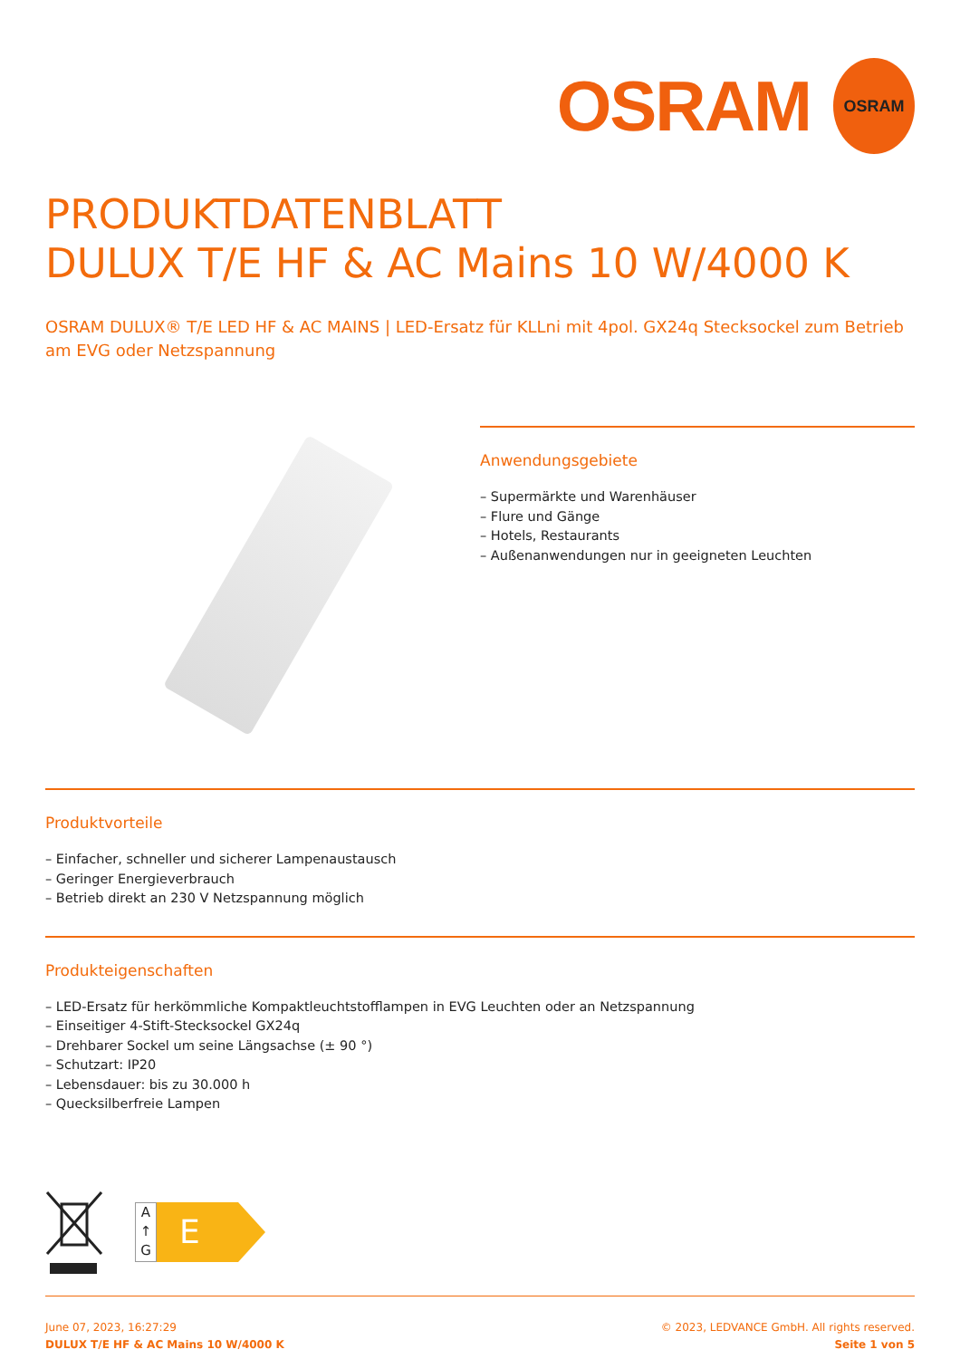OSRAM
OSRAM
PRODUKTDATENBLATT
DULUX T/E HF & AC Mains 10 W/4000 K
OSRAM DULUX® T/E LED HF & AC MAINS | LED-Ersatz für KLLni mit 4pol. GX24q Stecksockel zum Betrieb am EVG oder Netzspannung
Anwendungsgebiete
– Supermärkte und Warenhäuser
– Flure und Gänge
– Hotels, Restaurants
– Außenanwendungen nur in geeigneten Leuchten
Produktvorteile
– Einfacher, schneller und sicherer Lampenaustausch
– Geringer Energieverbrauch
– Betrieb direkt an 230 V Netzspannung möglich
Produkteigenschaften
– LED-Ersatz für herkömmliche Kompaktleuchtstofflampen in EVG Leuchten oder an Netzspannung
– Einseitiger 4-Stift-Stecksockel GX24q
– Drehbarer Sockel um seine Längsachse (± 90 °)
– Schutzart: IP20
– Lebensdauer: bis zu 30.000 h
– Quecksilberfreie Lampen
A
↑
G
E
June 07, 2023, 16:27:29
DULUX T/E HF & AC Mains 10 W/4000 K
© 2023, LEDVANCE GmbH. All rights reserved.
Seite 1 von 5